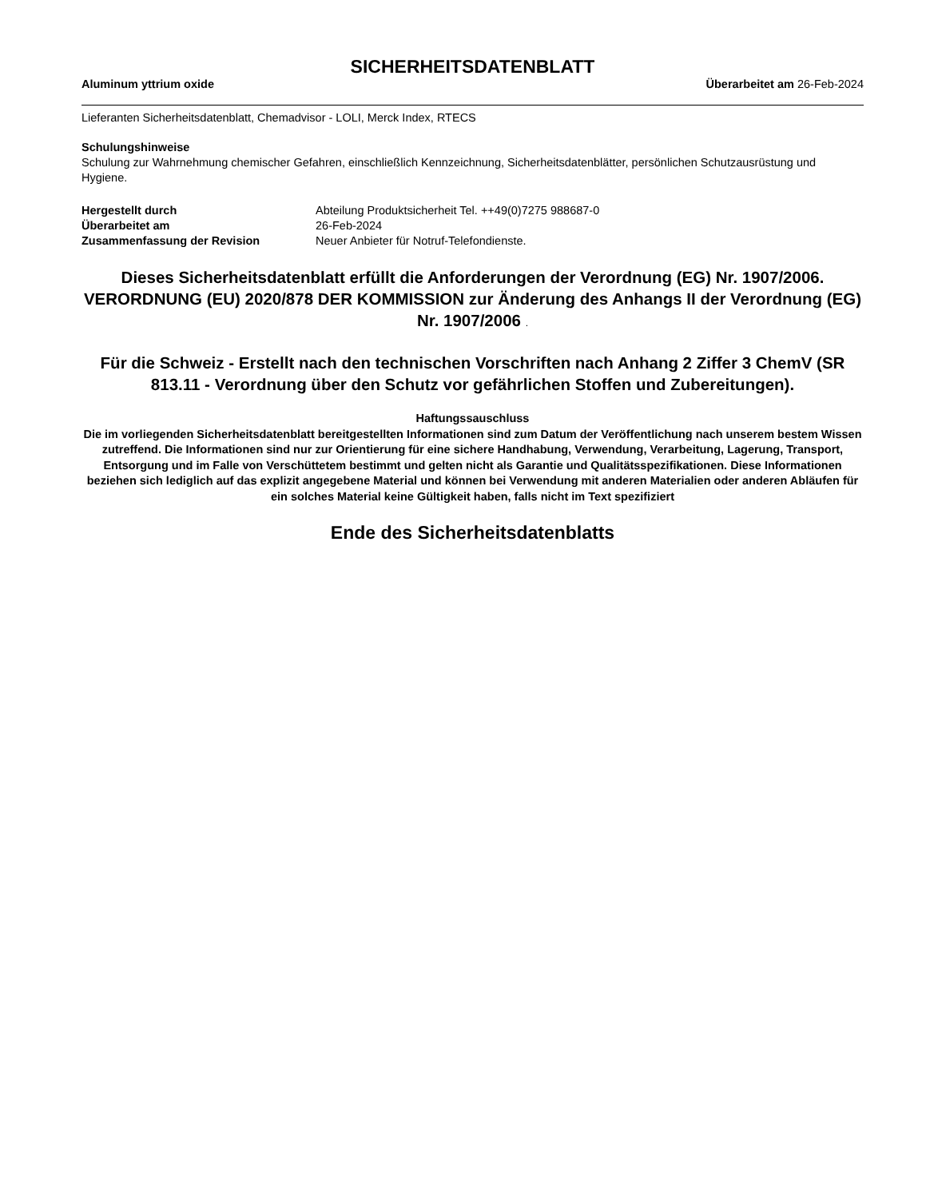SICHERHEITSDATENBLATT
Aluminum yttrium oxide Überarbeitet am 26-Feb-2024
Lieferanten Sicherheitsdatenblatt, Chemadvisor - LOLI, Merck Index, RTECS
Schulungshinweise
Schulung zur Wahrnehmung chemischer Gefahren, einschließlich Kennzeichnung, Sicherheitsdatenblätter, persönlichen Schutzausrüstung und Hygiene.
Hergestellt durch Abteilung Produktsicherheit Tel. ++49(0)7275 988687-0 Überarbeitet am 26-Feb-2024 Zusammenfassung der Revision Neuer Anbieter für Notruf-Telefondienste.
Dieses Sicherheitsdatenblatt erfüllt die Anforderungen der Verordnung (EG) Nr. 1907/2006. VERORDNUNG (EU) 2020/878 DER KOMMISSION zur Änderung des Anhangs II der Verordnung (EG) Nr. 1907/2006 .
Für die Schweiz - Erstellt nach den technischen Vorschriften nach Anhang 2 Ziffer 3 ChemV (SR 813.11 - Verordnung über den Schutz vor gefährlichen Stoffen und Zubereitungen).
Haftungssauschluss
Die im vorliegenden Sicherheitsdatenblatt bereitgestellten Informationen sind zum Datum der Veröffentlichung nach unserem bestem Wissen zutreffend. Die Informationen sind nur zur Orientierung für eine sichere Handhabung, Verwendung, Verarbeitung, Lagerung, Transport, Entsorgung und im Falle von Verschüttetem bestimmt und gelten nicht als Garantie und Qualitätsspezifikationen. Diese Informationen beziehen sich lediglich auf das explizit angegebene Material und können bei Verwendung mit anderen Materialien oder anderen Abläufen für ein solches Material keine Gültigkeit haben, falls nicht im Text spezifiziert
Ende des Sicherheitsdatenblatts